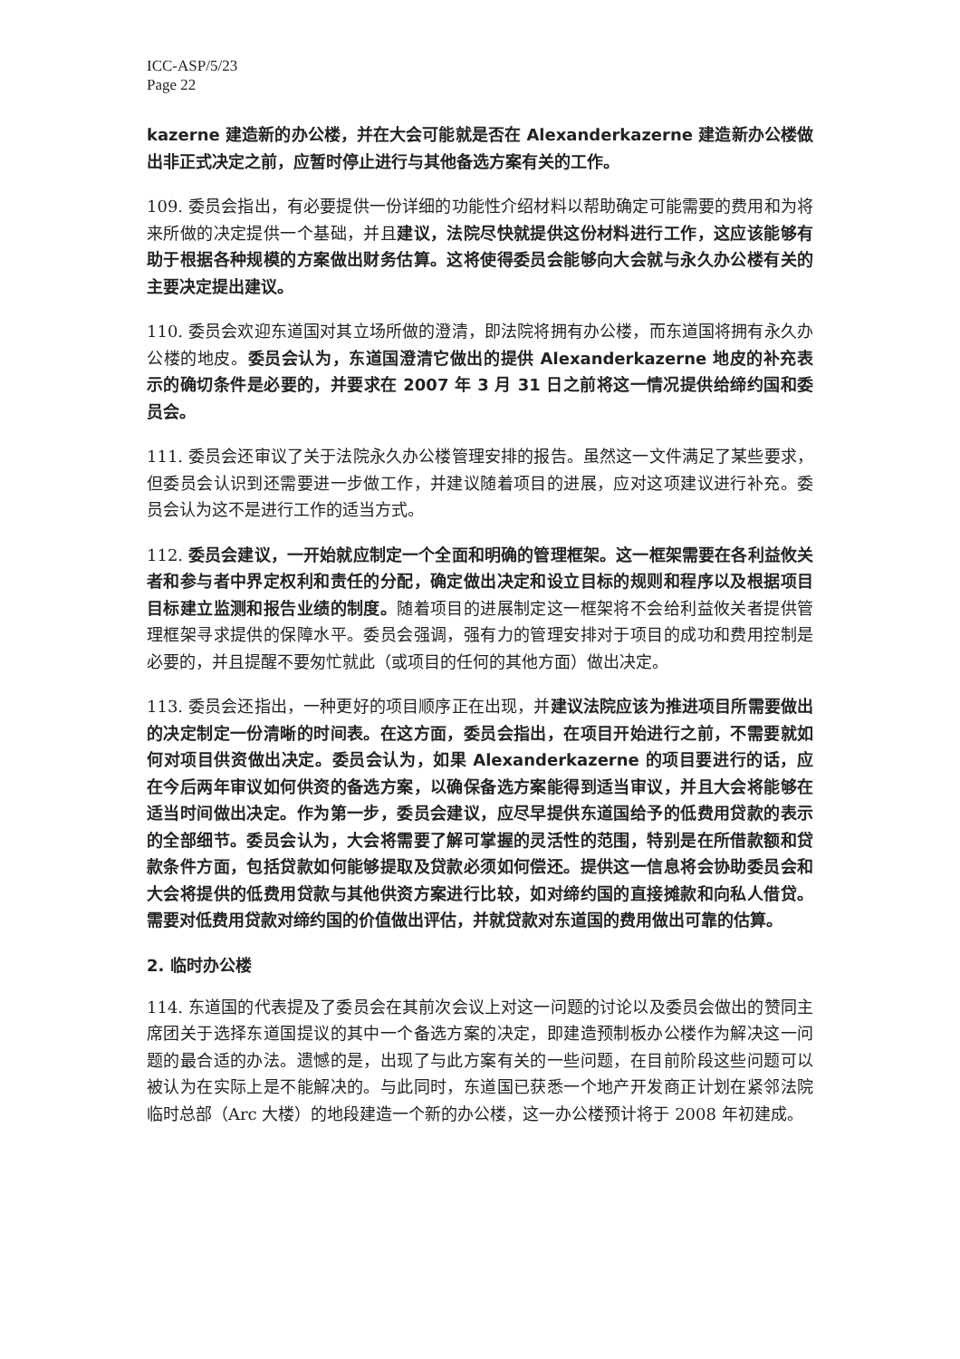ICC-ASP/5/23
Page 22
kazerne 建造新的办公楼，并在大会可能就是否在 Alexanderkazerne 建造新办公楼做出非正式决定之前，应暂时停止进行与其他备选方案有关的工作。
109. 委员会指出，有必要提供一份详细的功能性介绍材料以帮助确定可能需要的费用和为将来所做的决定提供一个基础，并且建议，法院尽快就提供这份材料进行工作，这应该能够有助于根据各种规模的方案做出财务估算。这将使得委员会能够向大会就与永久办公楼有关的主要决定提出建议。
110. 委员会欢迎东道国对其立场所做的澄清，即法院将拥有办公楼，而东道国将拥有永久办公楼的地皮。委员会认为，东道国澄清它做出的提供 Alexanderkazerne 地皮的补充表示的确切条件是必要的，并要求在 2007 年 3 月 31 日之前将这一情况提供给缔约国和委员会。
111. 委员会还审议了关于法院永久办公楼管理安排的报告。虽然这一文件满足了某些要求，但委员会认识到还需要进一步做工作，并建议随着项目的进展，应对这项建议进行补充。委员会认为这不是进行工作的适当方式。
112. 委员会建议，一开始就应制定一个全面和明确的管理框架。这一框架需要在各利益攸关者和参与者中界定权利和责任的分配，确定做出决定和设立目标的规则和程序以及根据项目目标建立监测和报告业绩的制度。随着项目的进展制定这一框架将不会给利益攸关者提供管理框架寻求提供的保障水平。委员会强调，强有力的管理安排对于项目的成功和费用控制是必要的，并且提醒不要匆忙就此（或项目的任何的其他方面）做出决定。
113. 委员会还指出，一种更好的项目顺序正在出现，并建议法院应该为推进项目所需要做出的决定制定一份清晰的时间表。在这方面，委员会指出，在项目开始进行之前，不需要就如何对项目供资做出决定。委员会认为，如果 Alexanderkazerne 的项目要进行的话，应在今后两年审议如何供资的备选方案，以确保备选方案能得到适当审议，并且大会将能够在适当时间做出决定。作为第一步，委员会建议，应尽早提供东道国给予的低费用贷款的表示的全部细节。委员会认为，大会将需要了解可掌握的灵活性的范围，特别是在所借款额和贷款条件方面，包括贷款如何能够提取及贷款必须如何偿还。提供这一信息将会协助委员会和大会将提供的低费用贷款与其他供资方案进行比较，如对缔约国的直接摊款和向私人借贷。需要对低费用贷款对缔约国的价值做出评估，并就贷款对东道国的费用做出可靠的估算。
2. 临时办公楼
114. 东道国的代表提及了委员会在其前次会议上对这一问题的讨论以及委员会做出的赞同主席团关于选择东道国提议的其中一个备选方案的决定，即建造预制板办公楼作为解决这一问题的最合适的办法。遗憾的是，出现了与此方案有关的一些问题，在目前阶段这些问题可以被认为在实际上是不能解决的。与此同时，东道国已获悉一个地产开发商正计划在紧邻法院临时总部（Arc 大楼）的地段建造一个新的办公楼，这一办公楼预计将于 2008 年初建成。